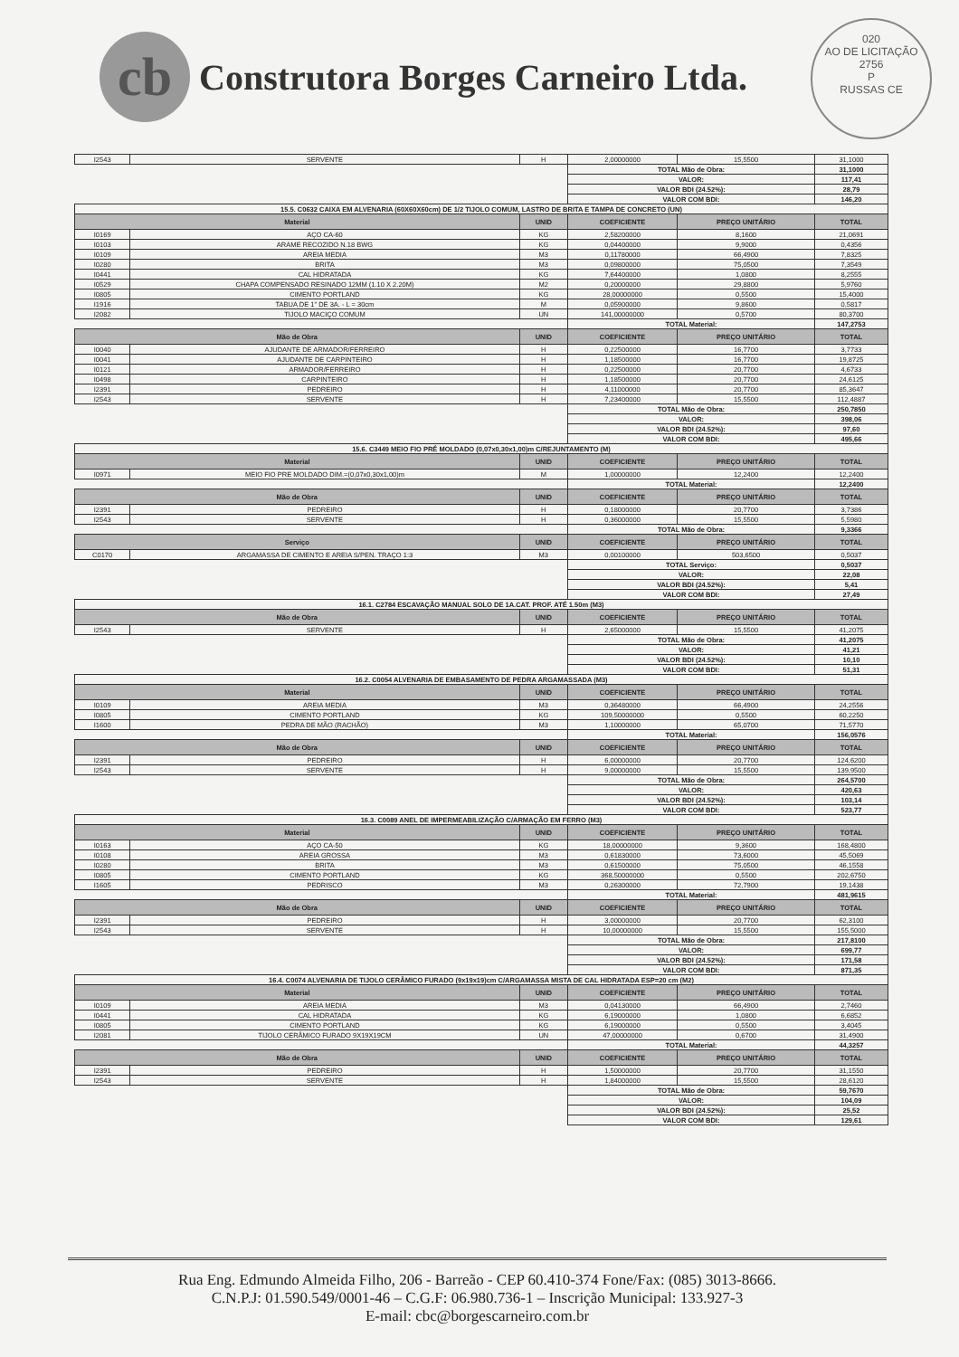cb
Construtora Borges Carneiro Ltda.
020
AO DE LICITAÇÃO
2756
P
RUSSAS CE
| I2543 | SERVENTE | H | 2,00000000 | 15,5500 | 31,1000 |
| | | | TOTAL Mão de Obra: | | 31,1000 |
| | | | VALOR: | | 117,41 |
| | | | VALOR BDI (24.52%): | | 28,79 |
| | | | VALOR COM BDI: | | 146,20 |
| 15.5. C0632 CAIXA EM ALVENARIA (60X60X60cm) DE 1/2 TIJOLO COMUM, LASTRO DE BRITA E TAMPA DE CONCRETO (UN) | | | | | |
| Material | | UNID | COEFICIENTE | PREÇO UNITÁRIO | TOTAL |
| I0169 | AÇO CA-60 | KG | 2,58200000 | 8,1600 | 21,0691 |
| I0103 | ARAME RECOZIDO N.18 BWG | KG | 0,04400000 | 9,9000 | 0,4356 |
| I0109 | AREIA MEDIA | M3 | 0,11780000 | 66,4900 | 7,8325 |
| I0280 | BRITA | M3 | 0,09800000 | 75,0500 | 7,3549 |
| I0441 | CAL HIDRATADA | KG | 7,64400000 | 1,0800 | 8,2555 |
| I0529 | CHAPA COMPENSADO RESINADO 12MM (1.10 X 2.20M) | M2 | 0,20000000 | 29,8800 | 5,9760 |
| I0805 | CIMENTO PORTLAND | KG | 28,00000000 | 0,5500 | 15,4000 |
| I1916 | TABUA DE 1" DE 3A. - L = 30cm | M | 0,05900000 | 9,8600 | 0,5817 |
| I2082 | TIJOLO MACIÇO COMUM | UN | 141,00000000 | 0,5700 | 80,3700 |
| | | | TOTAL Material: | | 147,2753 |
| Mão de Obra | | UNID | COEFICIENTE | PREÇO UNITÁRIO | TOTAL |
| I0040 | AJUDANTE DE ARMADOR/FERREIRO | H | 0,22500000 | 16,7700 | 3,7733 |
| I0041 | AJUDANTE DE CARPINTEIRO | H | 1,18500000 | 16,7700 | 19,8725 |
| I0121 | ARMADOR/FERREIRO | H | 0,22500000 | 20,7700 | 4,6733 |
| I0498 | CARPINTEIRO | H | 1,18500000 | 20,7700 | 24,6125 |
| I2391 | PEDREIRO | H | 4,11000000 | 20,7700 | 85,3647 |
| I2543 | SERVENTE | H | 7,23400000 | 15,5500 | 112,4887 |
| | | | TOTAL Mão de Obra: | | 250,7850 |
| | | | VALOR: | | 398,06 |
| | | | VALOR BDI (24.52%): | | 97,60 |
| | | | VALOR COM BDI: | | 495,66 |
| 15.6. C3449 MEIO FIO PRÉ MOLDADO (0,07x0,30x1,00)m C/REJUNTAMENTO (M) | | | | | |
| Material | | UNID | COEFICIENTE | PREÇO UNITÁRIO | TOTAL |
| I0971 | MEIO FIO PRE MOLDADO DIM.=(0,07x0,30x1,00)m | M | 1,00000000 | 12,2400 | 12,2400 |
| | | | TOTAL Material: | | 12,2400 |
| Mão de Obra | | UNID | COEFICIENTE | PREÇO UNITÁRIO | TOTAL |
| I2391 | PEDREIRO | H | 0,18000000 | 20,7700 | 3,7386 |
| I2543 | SERVENTE | H | 0,36000000 | 15,5500 | 5,5980 |
| | | | TOTAL Mão de Obra: | | 9,3366 |
| Serviço | | UNID | COEFICIENTE | PREÇO UNITÁRIO | TOTAL |
| C0170 | ARGAMASSA DE CIMENTO E AREIA S/PEN. TRAÇO 1:3 | M3 | 0,00100000 | 503,6500 | 0,5037 |
| | | | TOTAL Serviço: | | 0,5037 |
| | | | VALOR: | | 22,08 |
| | | | VALOR BDI (24.52%): | | 5,41 |
| | | | VALOR COM BDI: | | 27,49 |
| 16.1. C2784 ESCAVAÇÃO MANUAL SOLO DE 1A.CAT. PROF. ATÉ 1.50m (M3) | | | | | |
| Mão de Obra | | UNID | COEFICIENTE | PREÇO UNITÁRIO | TOTAL |
| I2543 | SERVENTE | H | 2,65000000 | 15,5500 | 41,2075 |
| | | | TOTAL Mão de Obra: | | 41,2075 |
| | | | VALOR: | | 41,21 |
| | | | VALOR BDI (24.52%): | | 10,10 |
| | | | VALOR COM BDI: | | 51,31 |
| 16.2. C0054 ALVENARIA DE EMBASAMENTO DE PEDRA ARGAMASSADA (M3) | | | | | |
| Material | | UNID | COEFICIENTE | PREÇO UNITÁRIO | TOTAL |
| I0109 | AREIA MEDIA | M3 | 0,36480000 | 66,4900 | 24,2556 |
| I0805 | CIMENTO PORTLAND | KG | 109,50000000 | 0,5500 | 60,2250 |
| I1600 | PEDRA DE MÃO (RACHÃO) | M3 | 1,10000000 | 65,0700 | 71,5770 |
| | | | TOTAL Material: | | 156,0576 |
| Mão de Obra | | UNID | COEFICIENTE | PREÇO UNITÁRIO | TOTAL |
| I2391 | PEDREIRO | H | 6,00000000 | 20,7700 | 124,6200 |
| I2543 | SERVENTE | H | 9,00000000 | 15,5500 | 139,9500 |
| | | | TOTAL Mão de Obra: | | 264,5700 |
| | | | VALOR: | | 420,63 |
| | | | VALOR BDI (24.52%): | | 103,14 |
| | | | VALOR COM BDI: | | 523,77 |
| 16.3. C0089 ANEL DE IMPERMEABILIZAÇÃO C/ARMAÇÃO EM FERRO (M3) | | | | | |
| Material | | UNID | COEFICIENTE | PREÇO UNITÁRIO | TOTAL |
| I0163 | AÇO CA-50 | KG | 18,00000000 | 9,3600 | 168,4800 |
| I0108 | AREIA GROSSA | M3 | 0,61830000 | 73,6000 | 45,5069 |
| I0280 | BRITA | M3 | 0,61500000 | 75,0500 | 46,1558 |
| I0805 | CIMENTO PORTLAND | KG | 368,50000000 | 0,5500 | 202,6750 |
| I1605 | PEDRISCO | M3 | 0,26300000 | 72,7900 | 19,1438 |
| | | | TOTAL Material: | | 481,9615 |
| Mão de Obra | | UNID | COEFICIENTE | PREÇO UNITÁRIO | TOTAL |
| I2391 | PEDREIRO | H | 3,00000000 | 20,7700 | 62,3100 |
| I2543 | SERVENTE | H | 10,00000000 | 15,5500 | 155,5000 |
| | | | TOTAL Mão de Obra: | | 217,8100 |
| | | | VALOR: | | 699,77 |
| | | | VALOR BDI (24.52%): | | 171,58 |
| | | | VALOR COM BDI: | | 871,35 |
| 16.4. C0074 ALVENARIA DE TIJOLO CERÂMICO FURADO (9x19x19)cm C/ARGAMASSA MISTA DE CAL HIDRATADA ESP=20 cm (M2) | | | | | |
| Material | | UNID | COEFICIENTE | PREÇO UNITÁRIO | TOTAL |
| I0109 | AREIA MEDIA | M3 | 0,04130000 | 66,4900 | 2,7460 |
| I0441 | CAL HIDRATADA | KG | 6,19000000 | 1,0800 | 6,6852 |
| I0805 | CIMENTO PORTLAND | KG | 6,19000000 | 0,5500 | 3,4045 |
| I2081 | TIJOLO CERÂMICO FURADO 9X19X19CM | UN | 47,00000000 | 0,6700 | 31,4900 |
| | | | TOTAL Material: | | 44,3257 |
| Mão de Obra | | UNID | COEFICIENTE | PREÇO UNITÁRIO | TOTAL |
| I2391 | PEDREIRO | H | 1,50000000 | 20,7700 | 31,1550 |
| I2543 | SERVENTE | H | 1,84000000 | 15,5500 | 28,6120 |
| | | | TOTAL Mão de Obra: | | 59,7670 |
| | | | VALOR: | | 104,09 |
| | | | VALOR BDI (24.52%): | | 25,52 |
| | | | VALOR COM BDI: | | 129,61 |
Rua Eng. Edmundo Almeida Filho, 206 - Barreão - CEP 60.410-374 Fone/Fax: (085) 3013-8666.
C.N.P.J: 01.590.549/0001-46 – C.G.F: 06.980.736-1 – Inscrição Municipal: 133.927-3
E-mail: cbc@borgescarneiro.com.br